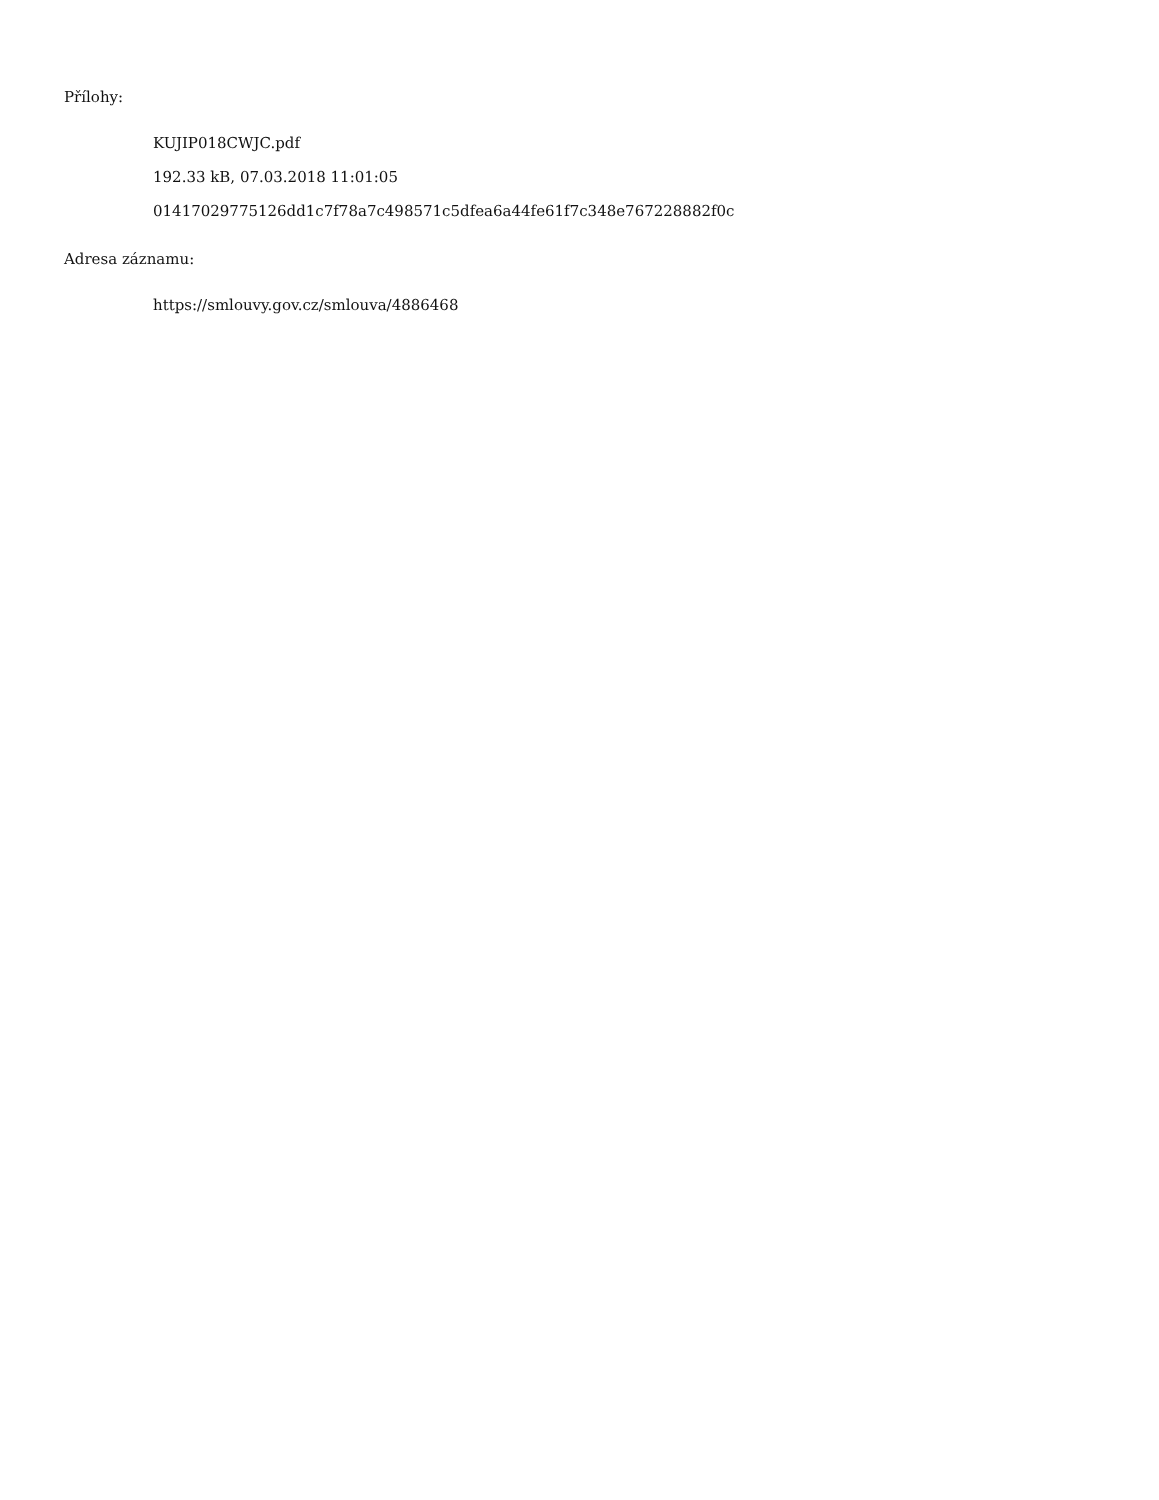Přílohy:
KUJIP018CWJC.pdf
192.33 kB, 07.03.2018 11:01:05
01417029775126dd1c7f78a7c498571c5dfea6a44fe61f7c348e767228882f0c
Adresa záznamu:
https://smlouvy.gov.cz/smlouva/4886468